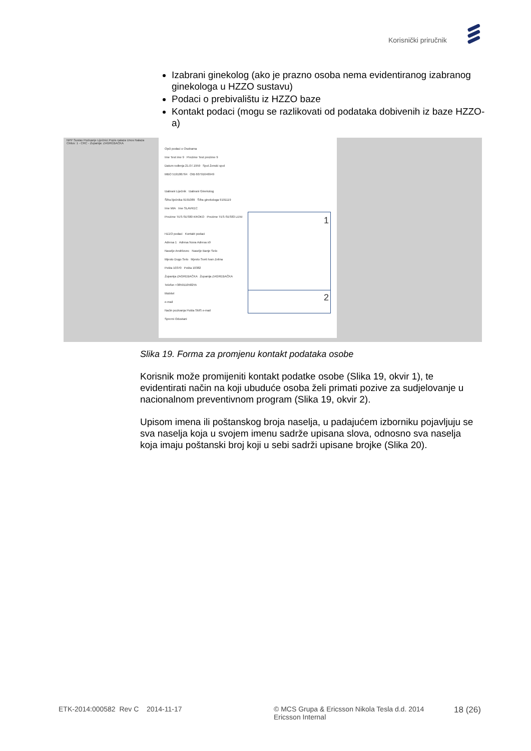Korisnički priručnik
Izabrani ginekolog (ako je prazno osoba nema evidentiranog izabranog ginekologa u HZZO sustavu)
Podaci o prebivalištu iz HZZO baze
Kontakt podaci (mogu se razlikovati od podataka dobivenih iz baze HZZO-a)
NPP Sustav Pozivanje Liječnici Popis nalaza Unos Nalaza
Ciklus: 1 - CRC - Županija: ZAGREBAČKA
Opći podaci o Osobama
Ime Test ime 9 Prezime Test prezime 9
Datum rođenja 21.07.1959 Spol Ženski spol
MBO 519186764 OIB 60791646949
Izabrani Liječnik Izabrani Ginekolog
Šifra liječnika 9191089 Šifra ginekologa 9191119
Ime MIA Ime SLAVKEC
Prezime TES-SES80 KROKO Prezime TES-SES83 LENI
HZZO podaci Kontakt podaci
Adresa 1 Adresa Nova Adresa x9
Naselje Andrilovec Naselje Banje Selo
Mjesto Dugo Selo Mjesto Sveti Ivan Zelina
Pošta 10370 Pošta 10382
Županija ZAGREBAČKA Županija ZAGREBAČKA
Telefon +385911058255
Mobitel
e-mail
Način pozivanja Pošta SMS e-mail
Spremi Odustani
1
2
Slika 19. Forma za promjenu kontakt podataka osobe
Korisnik može promijeniti kontakt podatke osobe (Slika 19, okvir 1), te evidentirati način na koji ubuduće osoba želi primati pozive za sudjelovanje u nacionalnom preventivnom program (Slika 19, okvir 2).
Upisom imena ili poštanskog broja naselja, u padajućem izborniku pojavljuju se sva naselja koja u svojem imenu sadrže upisana slova, odnosno sva naselja koja imaju poštanski broj koji u sebi sadrži upisane brojke (Slika 20).
ETK-2014:000582 Rev C 2014-11-17 © MCS Grupa & Ericsson Nikola Tesla d.d. 2014
Ericsson Internal
18 (26)